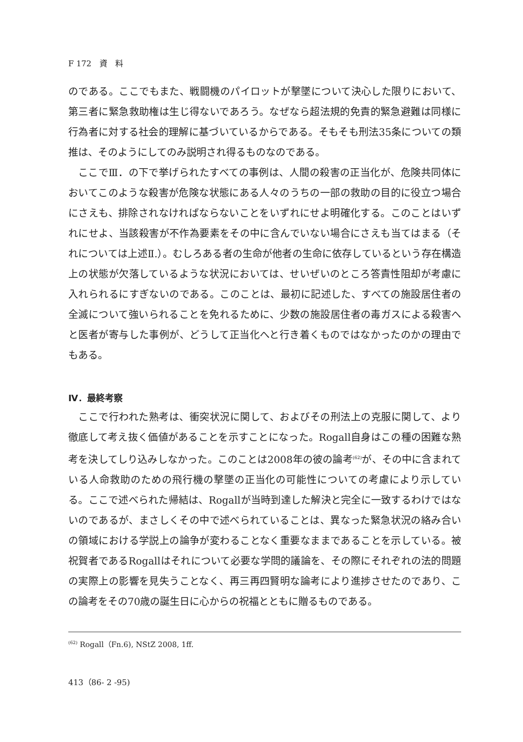F 172　資　料
のである。ここでもまた、戦闘機のパイロットが撃墜について決心した限りにおいて、第三者に緊急救助権は生じ得ないであろう。なぜなら超法規的免責的緊急避難は同様に行為者に対する社会的理解に基づいているからである。そもそも刑法35条についての類推は、そのようにしてのみ説明され得るものなのである。
ここでⅢ．の下で挙げられたすべての事例は、人間の殺害の正当化が、危険共同体においてこのような殺害が危険な状態にある人々のうちの一部の救助の目的に役立つ場合にさえも、排除されなければならないことをいずれにせよ明確化する。このことはいずれにせよ、当該殺害が不作為要素をその中に含んでいない場合にさえも当てはまる（それについては上述Ⅱ.）。むしろある者の生命が他者の生命に依存しているという存在構造上の状態が欠落しているような状況においては、せいぜいのところ答責性阻却が考慮に入れられるにすぎないのである。このことは、最初に記述した、すべての施設居住者の全滅について強いられることを免れるために、少数の施設居住者の毒ガスによる殺害へと医者が寄与した事例が、どうして正当化へと行き着くものではなかったのかの理由でもある。
Ⅳ．最終考察
ここで行われた熟考は、衝突状況に関して、およびその刑法上の克服に関して、より徹底して考え抜く価値があることを示すことになった。Rogall自身はこの種の困難な熟考を決してしり込みしなかった。このことは2008年の彼の論考<sup>(62)</sup>が、その中に含まれている人命救助のための飛行機の撃墜の正当化の可能性についての考慮により示している。ここで述べられた帰結は、Rogallが当時到達した解決と完全に一致するわけではないのであるが、まさしくその中で述べられていることは、異なった緊急状況の絡み合いの領域における学説上の論争が変わることなく重要なままであることを示している。被祝賀者であるRogallはそれについて必要な学問的議論を、その際にそれぞれの法的問題の実際上の影響を見失うことなく、再三再四賢明な論考により進捗させたのであり、この論考をその70歳の誕生日に心からの祝福とともに贈るものである。
<sup>(62)</sup> Rogall（Fn.6), NStZ 2008, 1ff.
413（86- 2 -95)